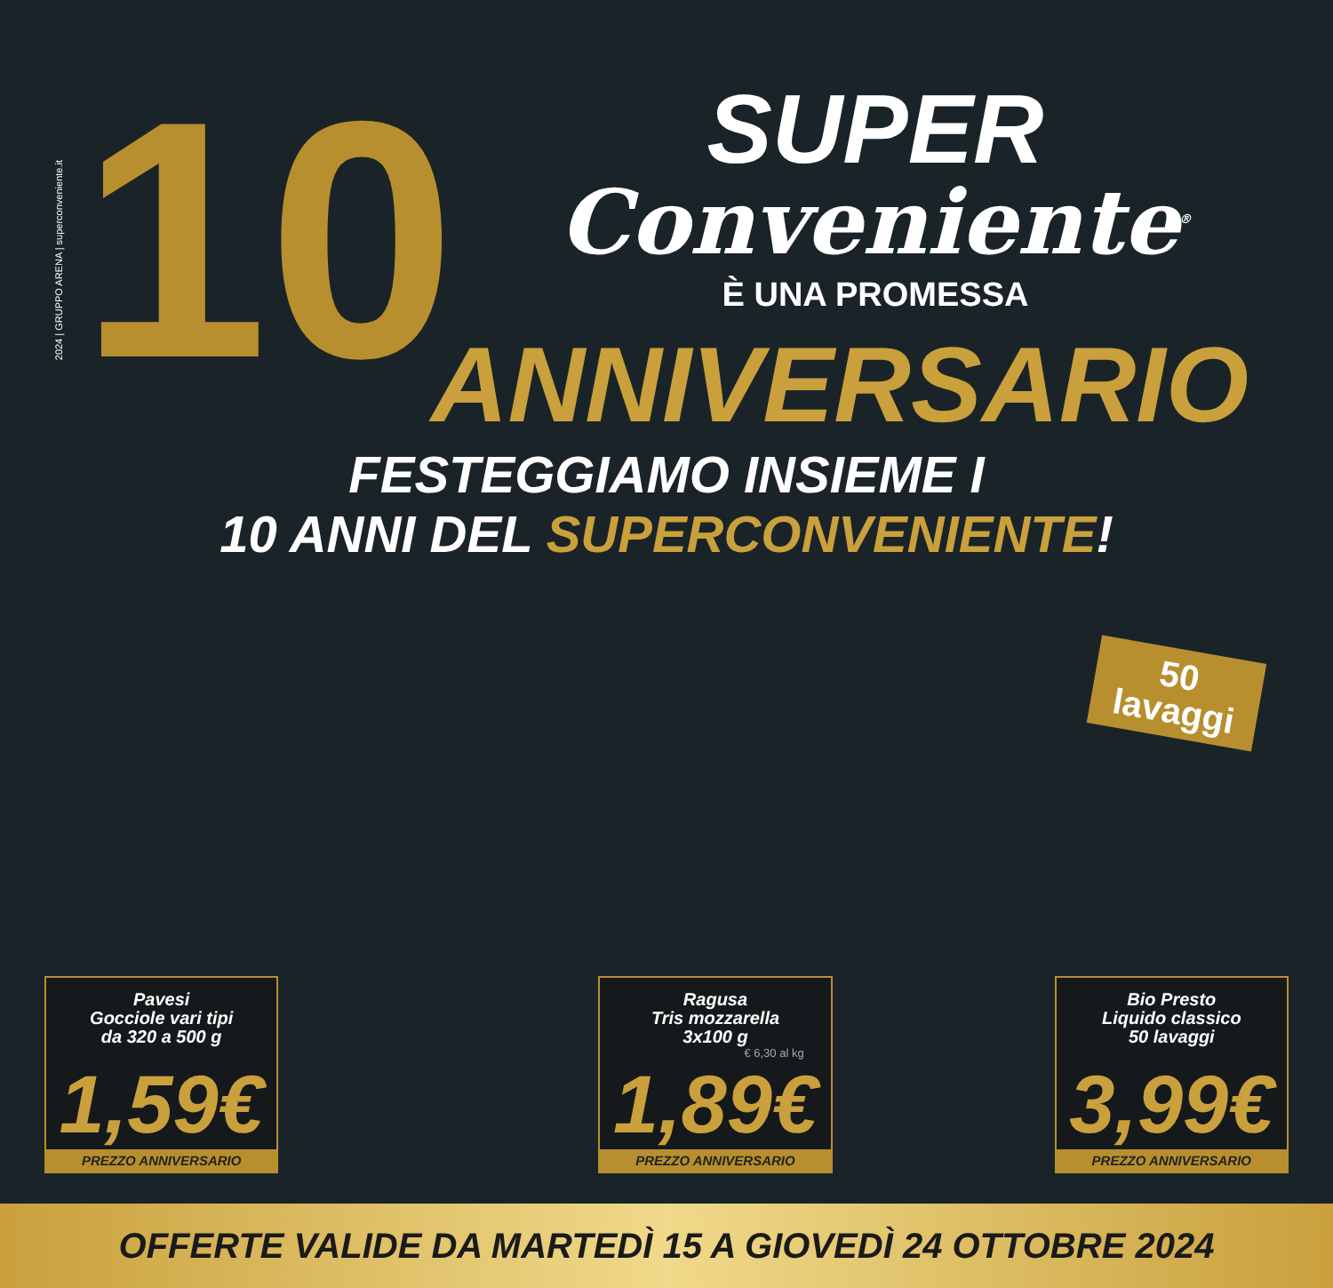2024 | GRUPPO ARENA | superconveniente.it
10
SUPER
Conveniente<sup>®</sup>
È UNA PROMESSA
ANNIVERSARIO
FESTEGGIAMO INSIEME I
10 ANNI DEL SUPERCONVENIENTE!
50
lavaggi
Pavesi
Gocciole vari tipi
da 320 a 500 g
1,59€
PREZZO ANNIVERSARIO
Ragusa
Tris mozzarella
3x100 g
€ 6,30 al kg
1,89€
PREZZO ANNIVERSARIO
Bio Presto
Liquido classico
50 lavaggi
3,99€
PREZZO ANNIVERSARIO
OFFERTE VALIDE DA MARTEDÌ 15 A GIOVEDÌ 24 OTTOBRE 2024